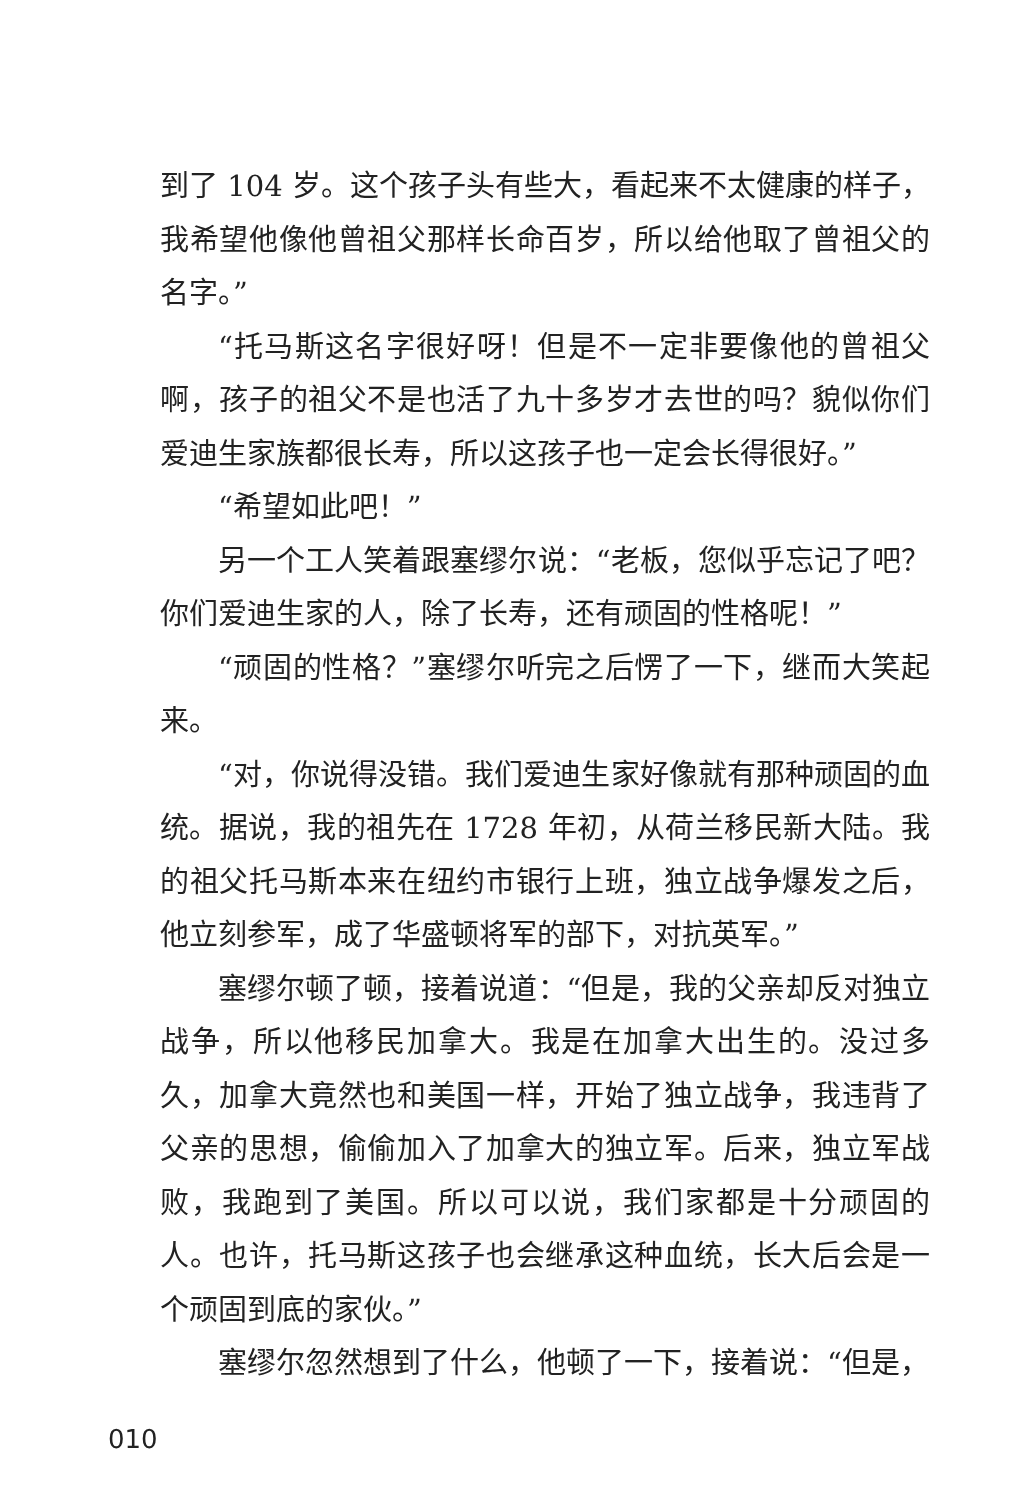到了 104 岁。这个孩子头有些大，看起来不太健康的样子，我希望他像他曾祖父那样长命百岁，所以给他取了曾祖父的名字。”
“托马斯这名字很好呀！但是不一定非要像他的曾祖父啊，孩子的祖父不是也活了九十多岁才去世的吗？貌似你们爱迪生家族都很长寿，所以这孩子也一定会长得很好。”
“希望如此吧！”
另一个工人笑着跟塞缪尔说：“老板，您似乎忘记了吧？你们爱迪生家的人，除了长寿，还有顽固的性格呢！”
“顽固的性格？”塞缪尔听完之后愣了一下，继而大笑起来。
“对，你说得没错。我们爱迪生家好像就有那种顽固的血统。据说，我的祖先在 1728 年初，从荷兰移民新大陆。我的祖父托马斯本来在纽约市银行上班，独立战争爆发之后，他立刻参军，成了华盛顿将军的部下，对抗英军。”
塞缪尔顿了顿，接着说道：“但是，我的父亲却反对独立战争，所以他移民加拿大。我是在加拿大出生的。没过多久，加拿大竟然也和美国一样，开始了独立战争，我违背了父亲的思想，偷偷加入了加拿大的独立军。后来，独立军战败，我跑到了美国。所以可以说，我们家都是十分顽固的人。也许，托马斯这孩子也会继承这种血统，长大后会是一个顽固到底的家伙。”
塞缪尔忽然想到了什么，他顿了一下，接着说：“但是，
010